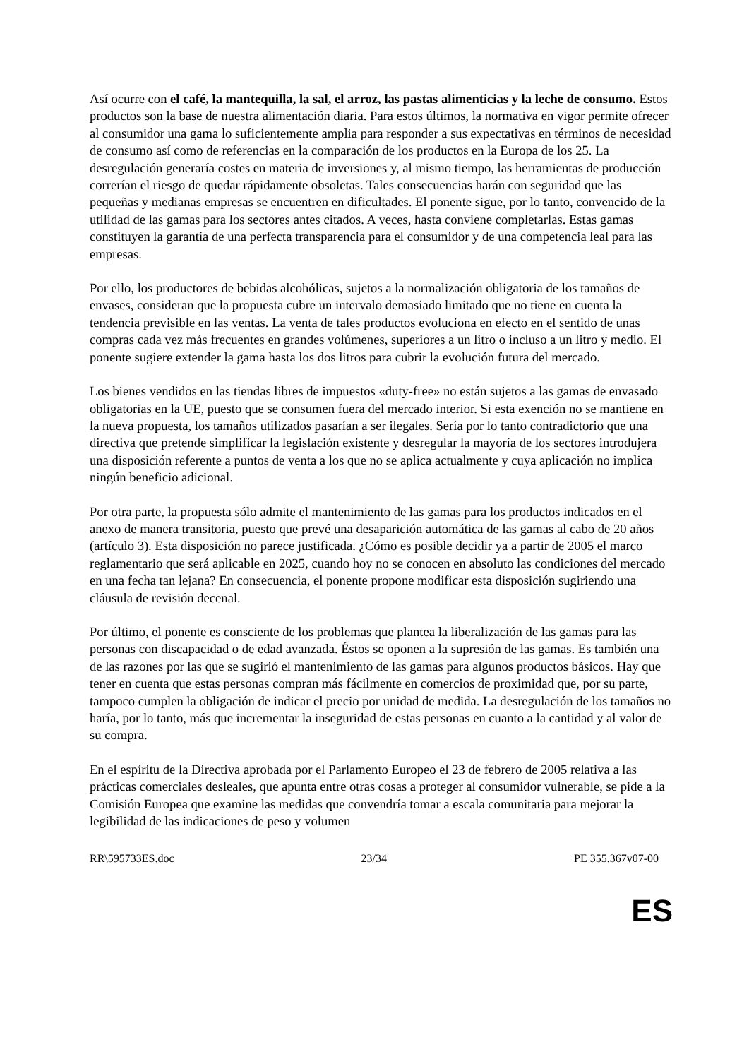Así ocurre con el café, la mantequilla, la sal, el arroz, las pastas alimenticias y la leche de consumo. Estos productos son la base de nuestra alimentación diaria. Para estos últimos, la normativa en vigor permite ofrecer al consumidor una gama lo suficientemente amplia para responder a sus expectativas en términos de necesidad de consumo así como de referencias en la comparación de los productos en la Europa de los 25. La desregulación generaría costes en materia de inversiones y, al mismo tiempo, las herramientas de producción correrían el riesgo de quedar rápidamente obsoletas. Tales consecuencias harán con seguridad que las pequeñas y medianas empresas se encuentren en dificultades. El ponente sigue, por lo tanto, convencido de la utilidad de las gamas para los sectores antes citados. A veces, hasta conviene completarlas. Estas gamas constituyen la garantía de una perfecta transparencia para el consumidor y de una competencia leal para las empresas.
Por ello, los productores de bebidas alcohólicas, sujetos a la normalización obligatoria de los tamaños de envases, consideran que la propuesta cubre un intervalo demasiado limitado que no tiene en cuenta la tendencia previsible en las ventas. La venta de tales productos evoluciona en efecto en el sentido de unas compras cada vez más frecuentes en grandes volúmenes, superiores a un litro o incluso a un litro y medio. El ponente sugiere extender la gama hasta los dos litros para cubrir la evolución futura del mercado.
Los bienes vendidos en las tiendas libres de impuestos «duty-free» no están sujetos a las gamas de envasado obligatorias en la UE, puesto que se consumen fuera del mercado interior. Si esta exención no se mantiene en la nueva propuesta, los tamaños utilizados pasarían a ser ilegales. Sería por lo tanto contradictorio que una directiva que pretende simplificar la legislación existente y desregular la mayoría de los sectores introdujera una disposición referente a puntos de venta a los que no se aplica actualmente y cuya aplicación no implica ningún beneficio adicional.
Por otra parte, la propuesta sólo admite el mantenimiento de las gamas para los productos indicados en el anexo de manera transitoria, puesto que prevé una desaparición automática de las gamas al cabo de 20 años (artículo 3). Esta disposición no parece justificada. ¿Cómo es posible decidir ya a partir de 2005 el marco reglamentario que será aplicable en 2025, cuando hoy no se conocen en absoluto las condiciones del mercado en una fecha tan lejana? En consecuencia, el ponente propone modificar esta disposición sugiriendo una cláusula de revisión decenal.
Por último, el ponente es consciente de los problemas que plantea la liberalización de las gamas para las personas con discapacidad o de edad avanzada. Éstos se oponen a la supresión de las gamas. Es también una de las razones por las que se sugirió el mantenimiento de las gamas para algunos productos básicos. Hay que tener en cuenta que estas personas compran más fácilmente en comercios de proximidad que, por su parte, tampoco cumplen la obligación de indicar el precio por unidad de medida. La desregulación de los tamaños no haría, por lo tanto, más que incrementar la inseguridad de estas personas en cuanto a la cantidad y al valor de su compra.
En el espíritu de la Directiva aprobada por el Parlamento Europeo el 23 de febrero de 2005 relativa a las prácticas comerciales desleales, que apunta entre otras cosas a proteger al consumidor vulnerable, se pide a la Comisión Europea que examine las medidas que convendría tomar a escala comunitaria para mejorar la legibilidad de las indicaciones de peso y volumen
RR\595733ES.doc 23/34 PE 355.367v07-00
ES